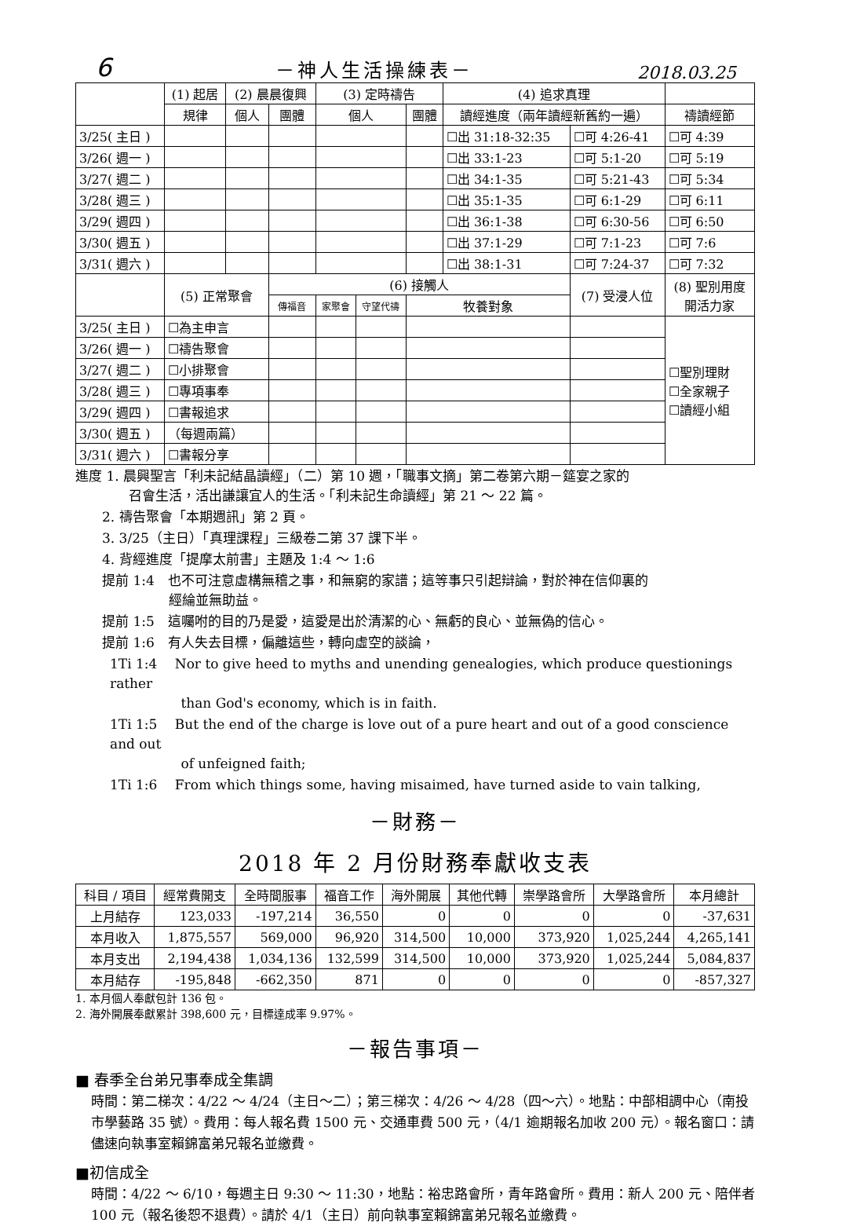6 －神人生活操練表－ 2018.03.25
| | (1) 起居 | (2) 晨晨復興 | | (3) 定時禱告 | | | (4) 追求真理 | | |
| --- | --- | --- | --- | --- | --- | --- | --- | --- | --- |
| | 規律 | 個人 | 團體 | 個人 | | 團體 | 讀經進度（兩年讀經新舊約一遍） | | 禱讀經節 |
| 3/25( 主日 ) | | | | | | | ☐出 31:18-32:35 | ☐可 4:26-41 | ☐可 4:39 |
| 3/26( 週一 ) | | | | | | | ☐出 33:1-23 | ☐可 5:1-20 | ☐可 5:19 |
| 3/27( 週二 ) | | | | | | | ☐出 34:1-35 | ☐可 5:21-43 | ☐可 5:34 |
| 3/28( 週三 ) | | | | | | | ☐出 35:1-35 | ☐可 6:1-29 | ☐可 6:11 |
| 3/29( 週四 ) | | | | | | | ☐出 36:1-38 | ☐可 6:30-56 | ☐可 6:50 |
| 3/30( 週五 ) | | | | | | | ☐出 37:1-29 | ☐可 7:1-23 | ☐可 7:6 |
| 3/31( 週六 ) | | | | | | | ☐出 38:1-31 | ☐可 7:24-37 | ☐可 7:32 |
| | (5) 正常聚會 | | (6) 接觸人 | | | | | (7) 受浸人位 | (8) 聖別用度 開活力家 |
| | | | 傳福音 | 家聚會 | 守望代禱 | 牧養對象 | | | |
| 3/25( 主日 ) | ☐為主申言 | | | | | | | | ☐聖別理財 ☐全家親子 ☐讀經小組 |
| 3/26( 週一 ) | ☐禱告聚會 | | | | | | | | |
| 3/27( 週二 ) | ☐小排聚會 | | | | | | | | |
| 3/28( 週三 ) | ☐專項事奉 | | | | | | | | |
| 3/29( 週四 ) | ☐書報追求 | | | | | | | | |
| 3/30( 週五 ) | （每週兩篇） | | | | | | | | |
| 3/31( 週六 ) | ☐書報分享 | | | | | | | | |
進度 1. 晨興聖言「利未記結晶讀經」（二）第 10 週，「職事文摘」第二卷第六期－筵宴之家的
    召會生活，活出謙讓宜人的生活。「利未記生命讀經」第 21 ～ 22 篇。
  2. 禱告聚會「本期週訊」第 2 頁。
  3. 3/25（主日）「真理課程」三級卷二第 37 課下半。
  4. 背經進度「提摩太前書」主題及 1:4 ～ 1:6
  提前 1:4　也不可注意虛構無稽之事，和無窮的家譜；這等事只引起辯論，對於神在信仰裏的
       經綸並無助益。
  提前 1:5　這囑咐的目的乃是愛，這愛是出於清潔的心、無虧的良心、並無偽的信心。
  提前 1:6　有人失去目標，偏離這些，轉向虛空的談論，
1Ti 1:4  Nor to give heed to myths and unending genealogies, which produce questionings rather
      than God's economy, which is in faith.
1Ti 1:5  But the end of the charge is love out of a pure heart and out of a good conscience and out
      of unfeigned faith;
1Ti 1:6  From which things some, having misaimed, have turned aside to vain talking,
－財務－
2018 年 2 月份財務奉獻收支表
| 科目 / 項目 | 經常費開支 | 全時間服事 | 福音工作 | 海外開展 | 其他代轉 | 崇學路會所 | 大學路會所 | 本月總計 |
| --- | --- | --- | --- | --- | --- | --- | --- | --- |
| 上月結存 | 123,033 | -197,214 | 36,550 | 0 | 0 | 0 | 0 | -37,631 |
| 本月收入 | 1,875,557 | 569,000 | 96,920 | 314,500 | 10,000 | 373,920 | 1,025,244 | 4,265,141 |
| 本月支出 | 2,194,438 | 1,034,136 | 132,599 | 314,500 | 10,000 | 373,920 | 1,025,244 | 5,084,837 |
| 本月結存 | -195,848 | -662,350 | 871 | 0 | 0 | 0 | 0 | -857,327 |
1. 本月個人奉獻包計 136 包。
2. 海外開展奉獻累計 398,600 元，目標達成率 9.97%。
－報告事項－
■ 春季全台弟兄事奉成全集調
時間：第二梯次：4/22 ～ 4/24（主日～二）；第三梯次：4/26 ～ 4/28（四～六）。地點：中部相調中心（南投市學藝路 35 號）。費用：每人報名費 1500 元、交通車費 500 元，（4/1 逾期報名加收 200 元）。報名窗口：請儘速向執事室賴錦富弟兄報名並繳費。
■初信成全
時間：4/22 ～ 6/10，每週主日 9:30 ～ 11:30，地點：裕忠路會所，青年路會所。費用：新人 200 元、陪伴者 100 元（報名後恕不退費）。請於 4/1（主日）前向執事室賴錦富弟兄報名並繳費。